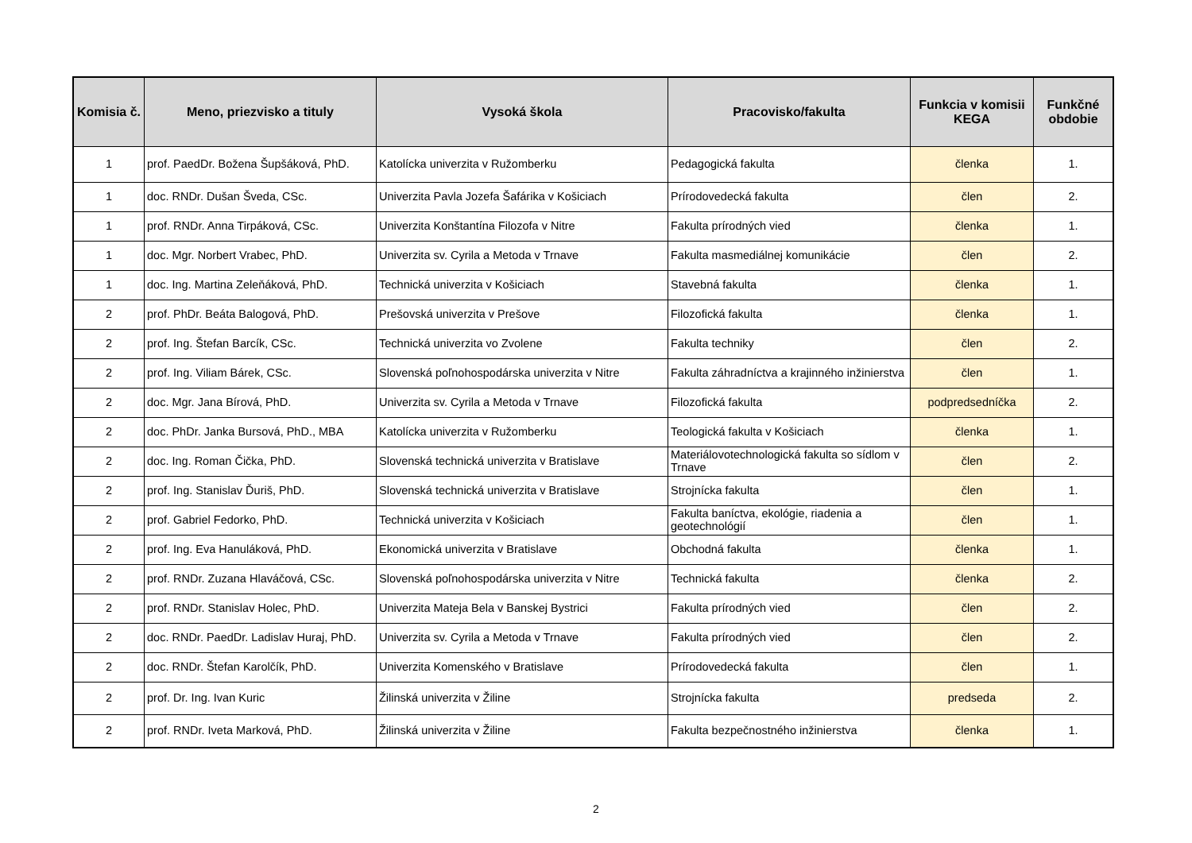| Komisia č. | Meno, priezvisko a tituly | Vysoká škola | Pracovisko/fakulta | Funkcia v komisii KEGA | Funkčné obdobie |
| --- | --- | --- | --- | --- | --- |
| 1 | prof. PaedDr. Božena Šupšáková, PhD. | Katolícka univerzita v Ružomberku | Pedagogická fakulta | členka | 1. |
| 1 | doc. RNDr. Dušan Šveda, CSc. | Univerzita Pavla Jozefa Šafárika v Košiciach | Prírodovedecká fakulta | člen | 2. |
| 1 | prof. RNDr. Anna Tirpáková, CSc. | Univerzita Konštantína Filozofa v Nitre | Fakulta prírodných vied | členka | 1. |
| 1 | doc. Mgr. Norbert Vrabec, PhD. | Univerzita sv. Cyrila a Metoda v Trnave | Fakulta masmediálnej komunikácie | člen | 2. |
| 1 | doc. Ing. Martina Zeleňáková, PhD. | Technická univerzita v Košiciach | Stavebná fakulta | členka | 1. |
| 2 | prof. PhDr. Beáta Balogová, PhD. | Prešovská univerzita v Prešove | Filozofická fakulta | členka | 1. |
| 2 | prof. Ing. Štefan Barcík, CSc. | Technická univerzita vo Zvolene | Fakulta techniky | člen | 2. |
| 2 | prof. Ing. Viliam Bárek, CSc. | Slovenská poľnohospodárska univerzita v Nitre | Fakulta záhradníctva a krajinného inžinierstva | člen | 1. |
| 2 | doc. Mgr. Jana Bírová, PhD. | Univerzita sv. Cyrila a Metoda v Trnave | Filozofická fakulta | podpredsedníčka | 2. |
| 2 | doc. PhDr. Janka Bursová, PhD., MBA | Katolícka univerzita v Ružomberku | Teologická fakulta v Košiciach | členka | 1. |
| 2 | doc. Ing. Roman Čička, PhD. | Slovenská technická univerzita v Bratislave | Materiálovotechnologická fakulta so sídlom v Trnave | člen | 2. |
| 2 | prof. Ing. Stanislav Ďuriš, PhD. | Slovenská technická univerzita v Bratislave | Strojnícka fakulta | člen | 1. |
| 2 | prof. Gabriel Fedorko, PhD. | Technická univerzita v Košiciach | Fakulta baníctva, ekológie, riadenia a geotechnológií | člen | 1. |
| 2 | prof. Ing. Eva Hanuláková, PhD. | Ekonomická univerzita v Bratislave | Obchodná fakulta | členka | 1. |
| 2 | prof. RNDr. Zuzana Hlaváčová, CSc. | Slovenská poľnohospodárska univerzita v Nitre | Technická fakulta | členka | 2. |
| 2 | prof. RNDr. Stanislav Holec, PhD. | Univerzita Mateja Bela v Banskej Bystrici | Fakulta prírodných vied | člen | 2. |
| 2 | doc. RNDr. PaedDr. Ladislav Huraj, PhD. | Univerzita sv. Cyrila a Metoda v Trnave | Fakulta prírodných vied | člen | 2. |
| 2 | doc. RNDr. Štefan Karolčík, PhD. | Univerzita Komenského v Bratislave | Prírodovedecká fakulta | člen | 1. |
| 2 | prof. Dr. Ing. Ivan Kuric | Žilinská univerzita v Žiline | Strojnícka fakulta | predseda | 2. |
| 2 | prof. RNDr. Iveta Marková, PhD. | Žilinská univerzita v Žiline | Fakulta bezpečnostného inžinierstva | členka | 1. |
2